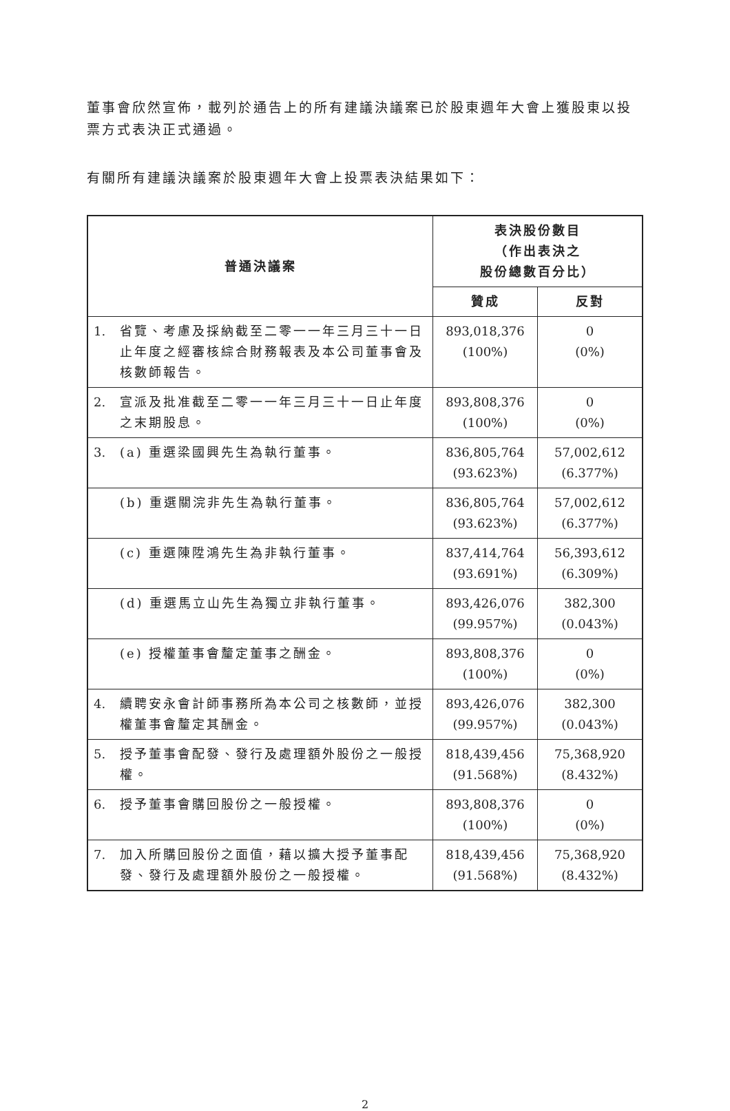董事會欣然宣佈，載列於通告上的所有建議決議案已於股東週年大會上獲股東以投票方式表決正式通過。
有關所有建議決議案於股東週年大會上投票表決結果如下：
| 普通決議案 | 表決股份數目 （作出表決之 股份總數百分比） | |
| --- | --- | --- |
| | 贊成 | 反對 |
| 1. 省覽、考慮及採納截至二零一一年三月三十一日止年度之經審核綜合財務報表及本公司董事會及核數師報告。 | 893,018,376 (100%) | 0 (0%) |
| 2. 宣派及批准截至二零一一年三月三十一日止年度之末期股息。 | 893,808,376 (100%) | 0 (0%) |
| 3. (a) 重選梁國興先生為執行董事。 | 836,805,764 (93.623%) | 57,002,612 (6.377%) |
| (b) 重選關浣非先生為執行董事。 | 836,805,764 (93.623%) | 57,002,612 (6.377%) |
| (c) 重選陳陞鴻先生為非執行董事。 | 837,414,764 (93.691%) | 56,393,612 (6.309%) |
| (d) 重選馬立山先生為獨立非執行董事。 | 893,426,076 (99.957%) | 382,300 (0.043%) |
| (e) 授權董事會釐定董事之酬金。 | 893,808,376 (100%) | 0 (0%) |
| 4. 續聘安永會計師事務所為本公司之核數師，並授權董事會釐定其酬金。 | 893,426,076 (99.957%) | 382,300 (0.043%) |
| 5. 授予董事會配發、發行及處理額外股份之一般授權。 | 818,439,456 (91.568%) | 75,368,920 (8.432%) |
| 6. 授予董事會購回股份之一般授權。 | 893,808,376 (100%) | 0 (0%) |
| 7. 加入所購回股份之面值，藉以擴大授予董事配發、發行及處理額外股份之一般授權。 | 818,439,456 (91.568%) | 75,368,920 (8.432%) |
2